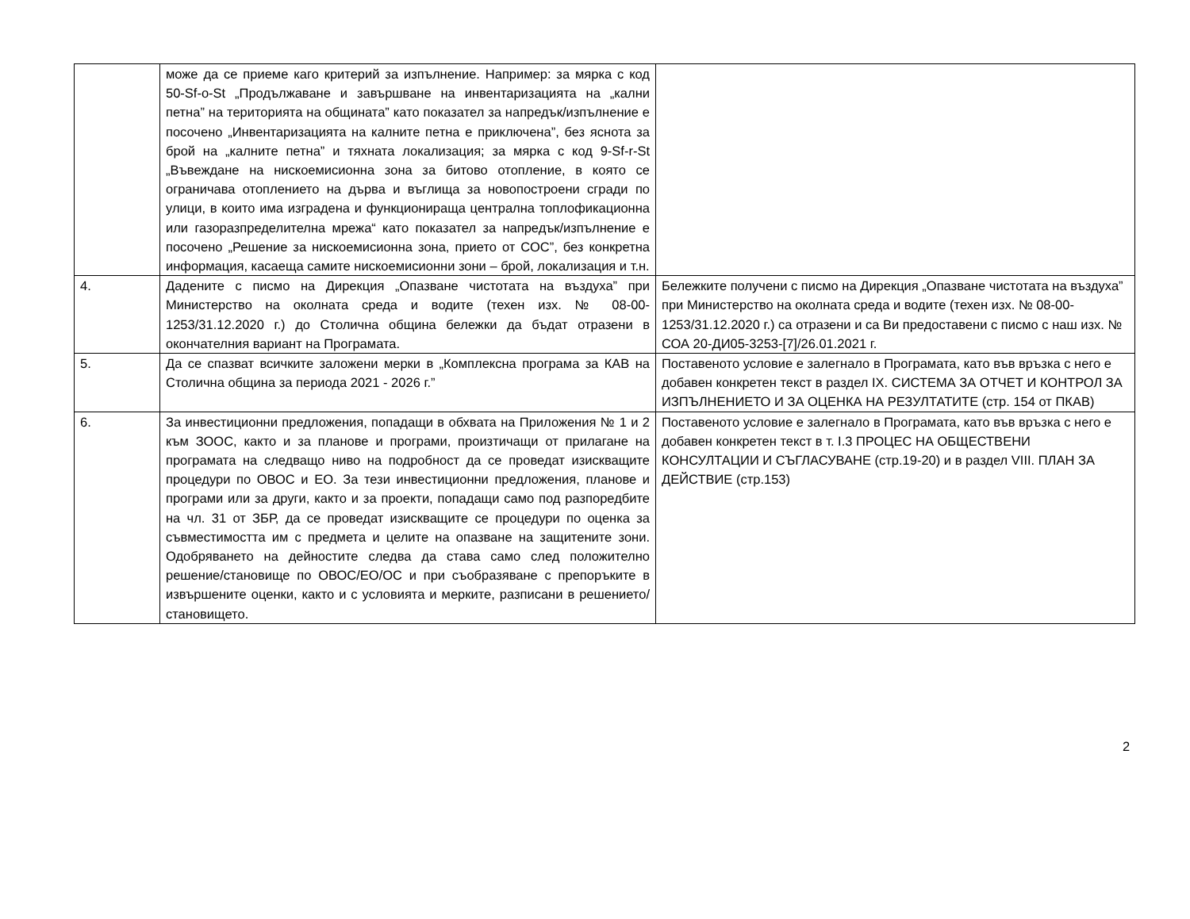| | може да се приеме каго критерий за изпълнение. Например: за мярка с код 50-Sf-o-St „Продължаване и завършване на инвентаризацията на „кални петна” на територията на общината” като показател за напредък/изпълнение е посочено „Инвентаризацията на калните петна е приключена”, без яснота за брой на „калните петна” и тяхната локализация; за мярка с код 9-Sf-r-St „Въвеждане на нискоемисионна зона за битово отопление, в която се ограничава отоплението на дърва и въглища за новопостроени сгради по улици, в които има изградена и функционираща централна топлофикационна или газоразпределителна мрежа“ като показател за напредък/изпълнение е посочено „Решение за нискоемисионна зона, прието от СОС”, без конкретна информация, касаеща самите нискоемисионни зони – брой, локализация и т.н. | |
| 4. | Дадените с писмо на Дирекция „Опазване чистотата на въздуха” при Министерство на околната среда и водите (техен изх. № 08-00-1253/31.12.2020 г.) до Столична община бележки да бъдат отразени в окончателния вариант на Програмата. | Бележките получени с писмо на Дирекция „Опазване чистотата на въздуха” при Министерство на околната среда и водите (техен изх. № 08-00-1253/31.12.2020 г.) са отразени и са Ви предоставени с писмо с наш изх. № СОА 20-ДИ05-3253-[7]/26.01.2021 г. |
| 5. | Да се спазват всичките заложени мерки в „Комплексна програма за КАВ на Столична община за периода 2021 - 2026 г.” | Поставеното условие е залегнало в Програмата, като във връзка с него е добавен конкретен текст в раздел IX. СИСТЕМА ЗА ОТЧЕТ И КОНТРОЛ ЗА ИЗПЪЛНЕНИЕТО И ЗА ОЦЕНКА НА РЕЗУЛТАТИТЕ (стр. 154 от ПКАВ) |
| 6. | За инвестиционни предложения, попадащи в обхвата на Приложения № 1 и 2 към ЗООС, както и за планове и програми, произтичащи от прилагане на програмата на следващо ниво на подробност да се проведат изискващите процедури по ОВОС и ЕО. За тези инвестиционни предложения, планове и програми или за други, както и за проекти, попадащи само под разпоредбите на чл. 31 от ЗБР, да се проведат изискващите се процедури по оценка за съвместимостта им с предмета и целите на опазване на защитените зони. Одобряването на дейностите следва да става само след положително решение/становище по ОВОС/ЕО/ОС и при съобразяване с препоръките в извършените оценки, както и с условията и мерките, разписани в решението/становището. | Поставеното условие е залегнало в Програмата, като във връзка с него е добавен конкретен текст в т. I.3 ПРОЦЕС НА ОБЩЕСТВЕНИ КОНСУЛТАЦИИ И СЪГЛАСУВАНЕ (стр.19-20) и в раздел VIII. ПЛАН ЗА ДЕЙСТВИЕ (стр.153) |
2